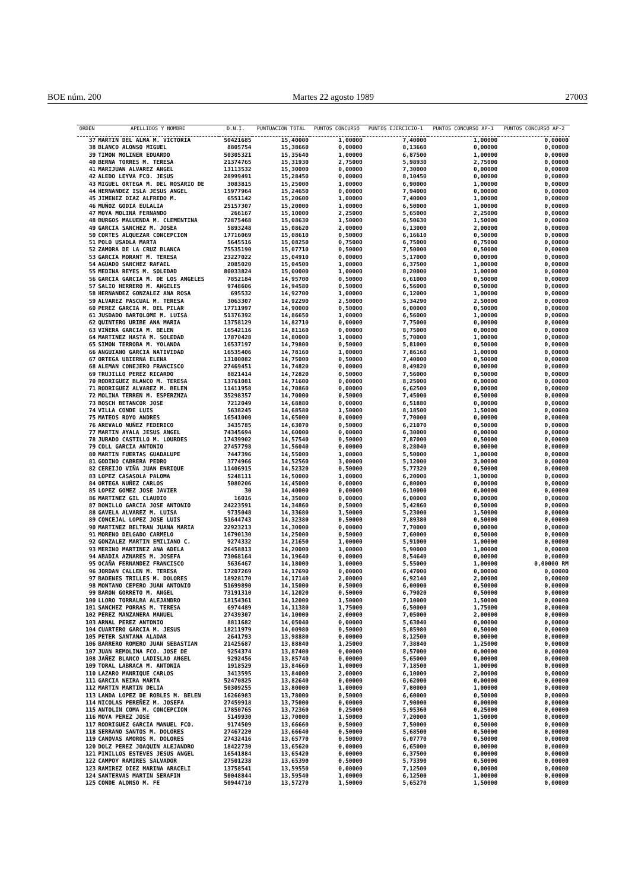BOE núm. 200 Martes 22 agosto 1989 27003
| ORDEN | APELLIDOS Y NOMBRE | D.N.I. | PUNTUACION TOTAL | PUNTOS CONCURSO | PUNTOS EJERCICIO-1 | PUNTOS CONCURSO AP-1 | PUNTOS CONCURSO AP-2 |
| --- | --- | --- | --- | --- | --- | --- | --- |
| 37 | MARTIN DEL ALMA M. VICTORIA | 50421685 | 15,40000 | 1,00000 | 7,40000 | 1,00000 | 0,00000 |
| 38 | BLANCO ALONSO MIGUEL | 8805754 | 15,38660 | 0,00000 | 8,13660 | 0,00000 | 0,00000 |
| 39 | TIMON MOLINER EDUARDO | 50305321 | 15,35640 | 1,00000 | 6,87500 | 1,00000 | 0,00000 |
| 40 | BERNA TORRES M. TERESA | 21374765 | 15,31930 | 2,75000 | 5,98930 | 2,75000 | 0,00000 |
| 41 | MARIJUAN ALVAREZ ANGEL | 13113532 | 15,30000 | 0,00000 | 7,30000 | 0,00000 | 0,00000 |
| 42 | ALEDO LEYVA FCO. JESUS | 28999491 | 15,28450 | 0,00000 | 8,10450 | 0,00000 | 0,00000 |
| 43 | MIGUEL ORTEGA M. DEL ROSARIO DE | 3083815 | 15,25000 | 1,00000 | 6,90000 | 1,00000 | 0,00000 |
| 44 | HERNANDEZ ISLA JESUS ANGEL | 15977964 | 15,24650 | 0,00000 | 7,94000 | 0,00000 | 0,00000 |
| 45 | JIMENEZ DIAZ ALFREDO M. | 6551142 | 15,20600 | 1,00000 | 7,40000 | 1,00000 | 0,00000 |
| 46 | MUÑOZ GODIA EULALIA | 25157307 | 15,20000 | 1,00000 | 6,50000 | 1,00000 | 0,00000 |
| 47 | MOYA MOLINA FERNANDO | 266167 | 15,10000 | 2,25000 | 5,65000 | 2,25000 | 0,00000 |
| 48 | BURGOS MALUENDA M. CLEMENTINA | 72875468 | 15,08630 | 1,50000 | 6,50630 | 1,50000 | 0,00000 |
| 49 | GARCIA SANCHEZ M. JOSEA | 5893248 | 15,08620 | 2,00000 | 6,13000 | 2,00000 | 0,00000 |
| 50 | CORTES ALQUEZAR CONCEPCION | 17716069 | 15,08610 | 0,50000 | 6,16610 | 0,50000 | 0,00000 |
| 51 | POLO USADLA MARTA | 5645516 | 15,08250 | 0,75000 | 6,75000 | 0,75000 | 0,00000 |
| 52 | ZAMORA DE LA CRUZ BLANCA | 75535190 | 15,07710 | 0,50000 | 7,50000 | 0,50000 | 0,00000 |
| 53 | GARCIA MORANT M. TERESA | 23227022 | 15,04910 | 0,00000 | 5,17000 | 0,00000 | 0,00000 |
| 54 | AGUADO SANCHEZ RAFAEL | 2085020 | 15,04500 | 1,00000 | 6,37500 | 1,00000 | 0,00000 |
| 55 | MEDINA REYES M. SOLEDAD | 80033824 | 15,00000 | 1,00000 | 8,20000 | 1,00000 | 0,00000 |
| 56 | GARCIA GARCIA M. DE LOS ANGELES | 7852184 | 14,95700 | 0,50000 | 6,61000 | 0,50000 | 0,00000 |
| 57 | SALIO HERRERO M. ANGELES | 9748606 | 14,94580 | 0,50000 | 6,56000 | 0,50000 | 0,00000 |
| 58 | HERNANDEZ GONZALEZ ANA ROSA | 695532 | 14,92700 | 1,00000 | 6,12000 | 1,00000 | 0,00000 |
| 59 | ALVAREZ PASCUAL M. TERESA | 3063307 | 14,92290 | 2,50000 | 5,34290 | 2,50000 | 0,00000 |
| 60 | PEREZ GARCIA M. DEL PILAR | 17711997 | 14,90000 | 0,50000 | 6,00000 | 0,50000 | 0,00000 |
| 61 | JUSDADO BARTOLOME M. LUISA | 51376392 | 14,86650 | 1,00000 | 6,56000 | 1,00000 | 0,00000 |
| 62 | QUINTERO URIBE ANA MARIA | 13758129 | 14,82710 | 0,00000 | 7,75000 | 0,00000 | 0,00000 |
| 63 | VIÑERA GARCIA M. BELEN | 16542116 | 14,81160 | 0,00000 | 8,75000 | 0,00000 | 0,00000 |
| 64 | MARTINEZ HASTA M. SOLEDAD | 17870428 | 14,80000 | 1,00000 | 5,70000 | 1,00000 | 0,00000 |
| 65 | SIMON TERROBA M. YOLANDA | 16537197 | 14,79800 | 0,50000 | 5,81000 | 0,50000 | 0,00000 |
| 66 | ANGUIANO GARCIA NATIVIDAD | 16535406 | 14,78160 | 1,00000 | 7,86160 | 1,00000 | 0,00000 |
| 67 | ORTEGA UBIERNA ELENA | 13100082 | 14,75000 | 0,50000 | 7,40000 | 0,50000 | 0,00000 |
| 68 | ALEMAN CONEJERO FRANCISCO | 27469451 | 14,74820 | 0,00000 | 8,49820 | 0,00000 | 0,00000 |
| 69 | TRUJILLO PEREZ RICARDO | 8821414 | 14,72820 | 0,50000 | 7,56000 | 0,50000 | 0,00000 |
| 70 | RODRIGUEZ BLANCO M. TERESA | 13761081 | 14,71600 | 0,00000 | 8,25000 | 0,00000 | 0,00000 |
| 71 | RODRIGUEZ ALVAREZ M. BELEN | 11411958 | 14,70860 | 0,00000 | 6,62500 | 0,00000 | 0,00000 |
| 72 | MOLINA TERREN M. ESPERZNZA | 35298357 | 14,70000 | 0,50000 | 7,45000 | 0,50000 | 0,00000 |
| 73 | BOSCH BETANCOR JOSE | 7212049 | 14,68880 | 0,00000 | 6,51880 | 0,00000 | 0,00000 |
| 74 | VILLA CONDE LUIS | 5638245 | 14,68580 | 1,50000 | 8,18500 | 1,50000 | 0,00000 |
| 75 | MATEOS ROYO ANDRES | 16541000 | 14,65000 | 0,00000 | 7,70000 | 0,00000 | 0,00000 |
| 76 | AREVALO NUÑEZ FEDERICO | 3435785 | 14,63070 | 0,50000 | 6,21070 | 0,50000 | 0,00000 |
| 77 | MARTIN AYALA JESUS ANGEL | 74345694 | 14,60000 | 0,00000 | 6,30000 | 0,00000 | 0,00000 |
| 78 | JURADO CASTILLO M. LOURDES | 17439902 | 14,57540 | 0,50000 | 7,87000 | 0,50000 | 0,00000 |
| 79 | COLL GARCIA ANTONIO | 27457798 | 14,56040 | 0,00000 | 8,28040 | 0,00000 | 0,00000 |
| 80 | MARTIN FUERTAS GUADALUPE | 7447396 | 14,55000 | 1,00000 | 5,50000 | 1,00000 | 0,00000 |
| 81 | GODINO CABRERA PEDRO | 3774966 | 14,52560 | 3,00000 | 5,12000 | 3,00000 | 0,00000 |
| 82 | CEREIJO VIÑA JUAN ENRIQUE | 11406915 | 14,52320 | 0,50000 | 5,77320 | 0,50000 | 0,00000 |
| 83 | LOPEZ CASASOLA PALOMA | 5248111 | 14,50000 | 1,00000 | 6,20000 | 1,00000 | 0,00000 |
| 84 | ORTEGA NUÑEZ CARLOS | 5080206 | 14,45000 | 0,00000 | 6,80000 | 0,00000 | 0,00000 |
| 85 | LOPEZ GOMEZ JOSE JAVIER | 30 | 14,40000 | 0,00000 | 6,10000 | 0,00000 | 0,00000 |
| 86 | MARTINEZ GIL CLAUDIO | 16016 | 14,35000 | 0,00000 | 6,00000 | 0,00000 | 0,00000 |
| 87 | BONILLO GARCIA JOSE ANTONIO | 24223591 | 14,34860 | 0,50000 | 5,42860 | 0,50000 | 0,00000 |
| 88 | GAVELA ALVAREZ M. LUISA | 9735048 | 14,33680 | 1,50000 | 5,23000 | 1,50000 | 0,00000 |
| 89 | CONCEJAL LOPEZ JOSE LUIS | 51644743 | 14,32380 | 0,50000 | 7,89380 | 0,50000 | 0,00000 |
| 90 | MARTINEZ BELTRAN JUANA MARIA | 22923213 | 14,30000 | 0,00000 | 7,70000 | 0,00000 | 0,00000 |
| 91 | MORENO DELGADO CARMELO | 16790130 | 14,25000 | 0,50000 | 7,60000 | 0,50000 | 0,00000 |
| 92 | GONZALEZ MARTIN EMILIANO C. | 9274332 | 14,21650 | 1,00000 | 5,91000 | 1,00000 | 0,00000 |
| 93 | MERINO MARTINEZ ANA ADELA | 26458813 | 14,20000 | 1,00000 | 5,90000 | 1,00000 | 0,00000 |
| 94 | ABADIA AZNARES M. JOSEFA | 73068164 | 14,19640 | 0,00000 | 8,54640 | 0,00000 | 0,00000 |
| 95 | OCAÑA FERNANDEZ FRANCISCO | 5636467 | 14,18000 | 1,00000 | 5,55000 | 1,00000 | 0,00000 RM |
| 96 | JORDAN CALLEN M. TERESA | 17207269 | 14,17690 | 0,00000 | 6,47000 | 0,00000 | 0,00000 |
| 97 | BADENES TRILLES M. DOLORES | 18928170 | 14,17140 | 2,00000 | 6,92140 | 2,00000 | 0,00000 |
| 98 | MONTANO CEPERO JUAN ANTONIO | 51699890 | 14,15000 | 0,50000 | 6,00000 | 0,50000 | 0,00000 |
| 99 | BARON GORRETO M. ANGEL | 73191310 | 14,12020 | 0,50000 | 6,79020 | 0,50000 | 0,00000 |
| 100 | LLORO TORRALBA ALEJANDRO | 18154361 | 14,12000 | 1,50000 | 7,10000 | 1,50000 | 0,00000 |
| 101 | SANCHEZ PORRAS M. TERESA | 6974489 | 14,11380 | 1,75000 | 6,50000 | 1,75000 | 0,00000 |
| 102 | PEREZ MANZANERA MANUEL | 27439307 | 14,10000 | 2,00000 | 7,05000 | 2,00000 | 0,00000 |
| 103 | ARNAL PEREZ ANTONIO | 8811682 | 14,05040 | 0,00000 | 5,63040 | 0,00000 | 0,00000 |
| 104 | CUARTERO GARCIA M. JESUS | 18211979 | 14,00980 | 0,50000 | 5,85980 | 0,50000 | 0,00000 |
| 105 | PETER SANTANA ALADAR | 2641793 | 13,98880 | 0,00000 | 8,12500 | 0,00000 | 0,00000 |
| 106 | BARRERO ROMERO JUAN SEBASTIAN | 21425687 | 13,88840 | 1,25000 | 7,38840 | 1,25000 | 0,00000 |
| 107 | JUAN REMOLINA FCO. JOSE DE | 9254374 | 13,87400 | 0,00000 | 8,57000 | 0,00000 | 0,00000 |
| 108 | JAÑEZ BLANCO LADISLAO ANGEL | 9292456 | 13,85740 | 0,00000 | 5,65000 | 0,00000 | 0,00000 |
| 109 | TORAL LABRACA M. ANTONIA | 1918529 | 13,84660 | 1,00000 | 7,18500 | 1,00000 | 0,00000 |
| 110 | LAZARO MANRIQUE CARLOS | 3413595 | 13,84000 | 2,00000 | 6,10000 | 2,00000 | 0,00000 |
| 111 | GARCIA NEIRA MARTA | 52470825 | 13,82640 | 0,00000 | 6,62000 | 0,00000 | 0,00000 |
| 112 | MARTIN MARTIN DELIA | 50309255 | 13,80000 | 1,00000 | 7,80000 | 1,00000 | 0,00000 |
| 113 | LANDA LOPEZ DE ROBLES M. BELEN | 16266983 | 13,78000 | 0,50000 | 6,60000 | 0,50000 | 0,00000 |
| 114 | NICOLAS PEREÑEZ M. JOSEFA | 27459918 | 13,75000 | 0,00000 | 7,90000 | 0,00000 | 0,00000 |
| 115 | ANTOLIN COMA M. CONCEPCION | 17850765 | 13,72360 | 0,25000 | 5,95360 | 0,25000 | 0,00000 |
| 116 | MOYA PEREZ JOSE | 5149930 | 13,70000 | 1,50000 | 7,20000 | 1,50000 | 0,00000 |
| 117 | RODRIGUEZ GARCIA MANUEL FCO. | 9174509 | 13,66660 | 0,50000 | 7,50000 | 0,50000 | 0,00000 |
| 118 | SERRANO SANTOS M. DOLORES | 27467220 | 13,66640 | 0,50000 | 5,68500 | 0,50000 | 0,00000 |
| 119 | CANOVAS AMOROS M. DOLORES | 27432416 | 13,65770 | 0,50000 | 6,07770 | 0,50000 | 0,00000 |
| 120 | DOLZ PEREZ JOAQUIN ALEJANDRO | 18422730 | 13,65620 | 0,00000 | 6,65000 | 0,00000 | 0,00000 |
| 121 | PINILLOS ESTEVES JESUS ANGEL | 16541884 | 13,65420 | 0,00000 | 6,37500 | 0,00000 | 0,00000 |
| 122 | CAMPOY RAMIRES SALVADOR | 27501238 | 13,65390 | 0,50000 | 5,73390 | 0,50000 | 0,00000 |
| 123 | RAMIREZ DIEZ MARINA ARACELI | 13758541 | 13,59550 | 0,00000 | 7,12500 | 0,00000 | 0,00000 |
| 124 | SANTERVAS MARTIN SERAFIN | 50048844 | 13,59540 | 1,00000 | 6,12500 | 1,00000 | 0,00000 |
| 125 | CONDE ALONSO M. FE | 50944710 | 13,57270 | 1,50000 | 5,65270 | 1,50000 | 0,00000 |